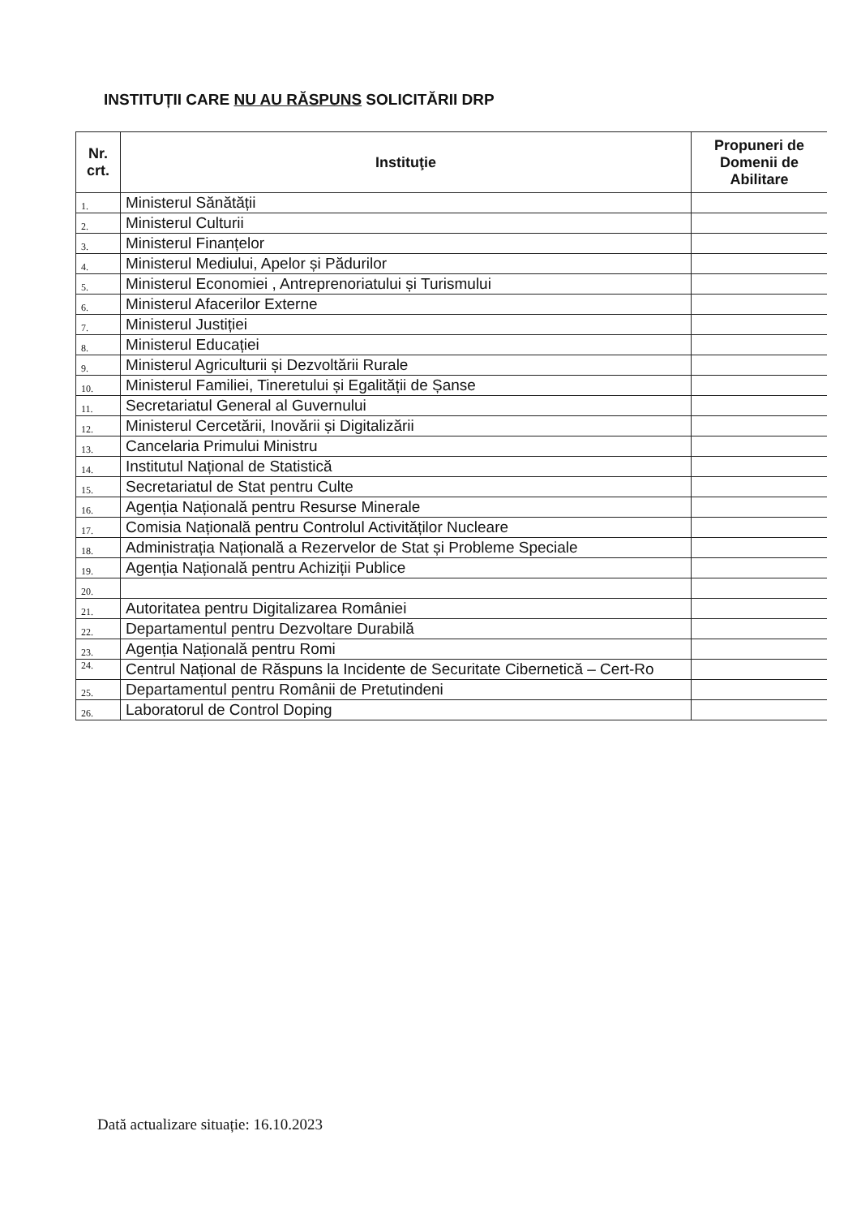INSTITUȚII CARE NU AU RĂSPUNS SOLICITĂRII DRP
| Nr. crt. | Instituţie | Propuneri de Domenii de Abilitare |
| --- | --- | --- |
| 1. | Ministerul Sănătății | |
| 2. | Ministerul Culturii | |
| 3. | Ministerul Finanțelor | |
| 4. | Ministerul Mediului, Apelor și Pădurilor | |
| 5. | Ministerul Economiei , Antreprenoriatului și Turismului | |
| 6. | Ministerul Afacerilor Externe | |
| 7. | Ministerul Justiției | |
| 8. | Ministerul Educației | |
| 9. | Ministerul Agriculturii și Dezvoltării Rurale | |
| 10. | Ministerul Familiei, Tineretului și Egalității de Șanse | |
| 11. | Secretariatul General al Guvernului | |
| 12. | Ministerul Cercetării, Inovării și Digitalizării | |
| 13. | Cancelaria Primului Ministru | |
| 14. | Institutul Național de Statistică | |
| 15. | Secretariatul de Stat pentru Culte | |
| 16. | Agenția Națională pentru Resurse Minerale | |
| 17. | Comisia Națională pentru Controlul Activităților Nucleare | |
| 18. | Administrația Națională a Rezervelor de Stat și Probleme Speciale | |
| 19. | Agenția Națională pentru Achiziții Publice | |
| 20. | | |
| 21. | Autoritatea pentru Digitalizarea României | |
| 22. | Departamentul pentru Dezvoltare Durabilă | |
| 23. | Agenția Națională pentru Romi | |
| 24. | Centrul Național de Răspuns la Incidente de Securitate Cibernetică – Cert-Ro | |
| 25. | Departamentul pentru Românii de Pretutindeni | |
| 26. | Laboratorul de Control Doping | |
Dată actualizare situație: 16.10.2023